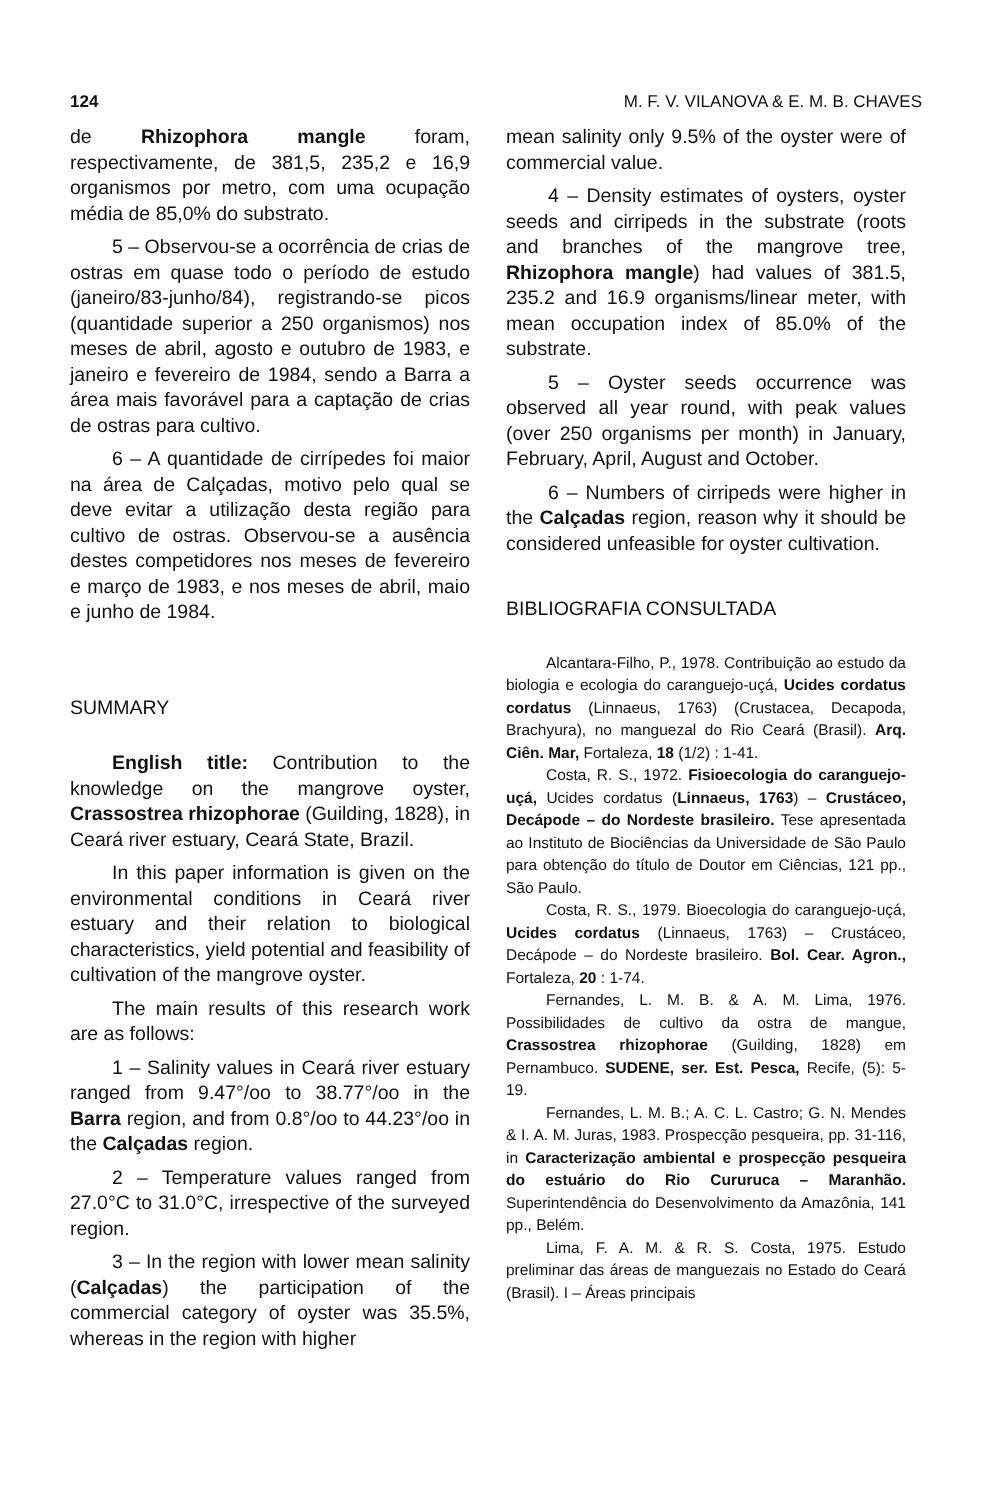124 M. F. V. VILANOVA & E. M. B. CHAVES
de Rhizophora mangle foram, respectivamente, de 381,5, 235,2 e 16,9 organismos por metro, com uma ocupação média de 85,0% do substrato.
5 – Observou-se a ocorrência de crias de ostras em quase todo o período de estudo (janeiro/83-junho/84), registrando-se picos (quantidade superior a 250 organismos) nos meses de abril, agosto e outubro de 1983, e janeiro e fevereiro de 1984, sendo a Barra a área mais favorável para a captação de crias de ostras para cultivo.
6 – A quantidade de cirrípedes foi maior na área de Calçadas, motivo pelo qual se deve evitar a utilização desta região para cultivo de ostras. Observou-se a ausência destes competidores nos meses de fevereiro e março de 1983, e nos meses de abril, maio e junho de 1984.
SUMMARY
English title: Contribution to the knowledge on the mangrove oyster, Crassostrea rhizophorae (Guilding, 1828), in Ceará river estuary, Ceará State, Brazil.
In this paper information is given on the environmental conditions in Ceará river estuary and their relation to biological characteristics, yield potential and feasibility of cultivation of the mangrove oyster.
The main results of this research work are as follows:
1 – Salinity values in Ceará river estuary ranged from 9.47°/oo to 38.77°/oo in the Barra region, and from 0.8°/oo to 44.23°/oo in the Calçadas region.
2 – Temperature values ranged from 27.0°C to 31.0°C, irrespective of the surveyed region.
3 – In the region with lower mean salinity (Calçadas) the participation of the commercial category of oyster was 35.5%, whereas in the region with higher
mean salinity only 9.5% of the oyster were of commercial value.
4 – Density estimates of oysters, oyster seeds and cirripeds in the substrate (roots and branches of the mangrove tree, Rhizophora mangle) had values of 381.5, 235.2 and 16.9 organisms/linear meter, with mean occupation index of 85.0% of the substrate.
5 – Oyster seeds occurrence was observed all year round, with peak values (over 250 organisms per month) in January, February, April, August and October.
6 – Numbers of cirripeds were higher in the Calçadas region, reason why it should be considered unfeasible for oyster cultivation.
BIBLIOGRAFIA CONSULTADA
Alcantara-Filho, P., 1978. Contribuição ao estudo da biologia e ecologia do caranguejo-uçá, Ucides cordatus cordatus (Linnaeus, 1763) (Crustacea, Decapoda, Brachyura), no manguezal do Rio Ceará (Brasil). Arq. Ciên. Mar, Fortaleza, 18 (1/2) : 1-41.
Costa, R. S., 1972. Fisioecologia do caranguejo-uçá, Ucides cordatus (Linnaeus, 1763) – Crustáceo, Decápode – do Nordeste brasileiro. Tese apresentada ao Instituto de Biociências da Universidade de São Paulo para obtenção do título de Doutor em Ciências, 121 pp., São Paulo.
Costa, R. S., 1979. Bioecologia do caranguejo-uçá, Ucides cordatus (Linnaeus, 1763) – Crustáceo, Decápode – do Nordeste brasileiro. Bol. Cear. Agron., Fortaleza, 20 : 1-74.
Fernandes, L. M. B. & A. M. Lima, 1976. Possibilidades de cultivo da ostra de mangue, Crassostrea rhizophorae (Guilding, 1828) em Pernambuco. SUDENE, ser. Est. Pesca, Recife, (5): 5-19.
Fernandes, L. M. B.; A. C. L. Castro; G. N. Mendes & I. A. M. Juras, 1983. Prospecção pesqueira, pp. 31-116, in Caracterização ambiental e prospecção pesqueira do estuário do Rio Cururuca – Maranhão. Superintendência do Desenvolvimento da Amazônia, 141 pp., Belém.
Lima, F. A. M. & R. S. Costa, 1975. Estudo preliminar das áreas de manguezais no Estado do Ceará (Brasil). I – Áreas principais